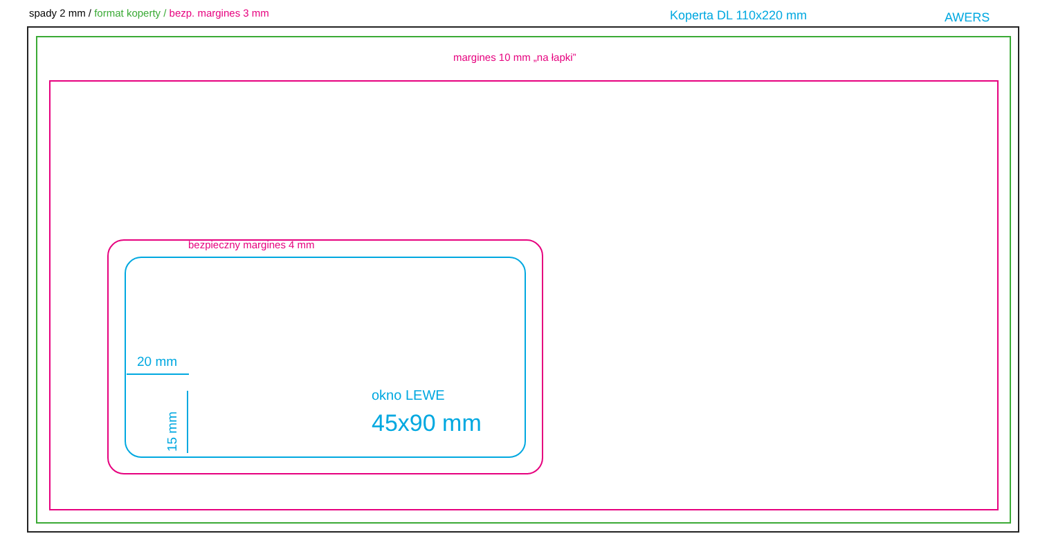spady 2 mm / format koperty / bezp. margines 3 mm
Koperta DL 110x220 mm AWERS
margines 10 mm „na łapki”
bezpieczny margines 4 mm
20 mm
15 mm
okno LEWE
45x90 mm